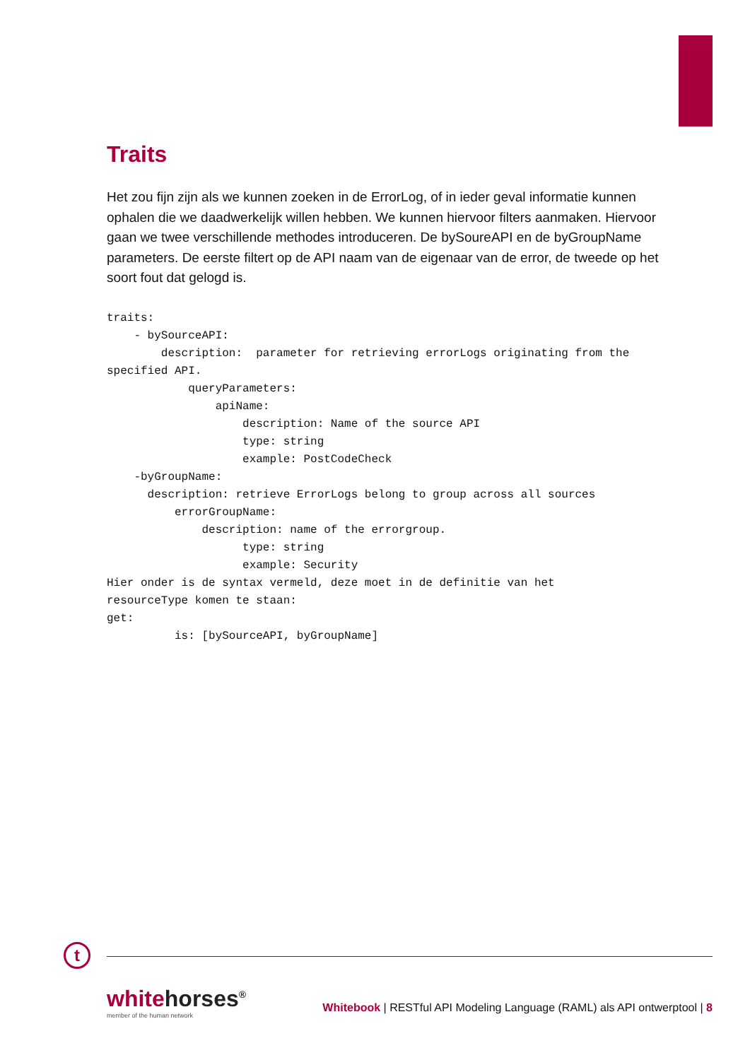Traits
Het zou fijn zijn als we kunnen zoeken in de ErrorLog, of in ieder geval informatie kunnen ophalen die we daadwerkelijk willen hebben. We kunnen hiervoor filters aanmaken. Hiervoor gaan we twee verschillende methodes introduceren. De bySoureAPI en de byGroupName parameters. De eerste filtert op de API naam van de eigenaar van de error, de tweede op het soort fout dat gelogd is.
traits:
    - bySourceAPI:
        description:  parameter for retrieving errorLogs originating from the
specified API.
            queryParameters:
                apiName:
                    description: Name of the source API
                    type: string
                    example: PostCodeCheck
    -byGroupName:
      description: retrieve ErrorLogs belong to group across all sources
          errorGroupName:
              description: name of the errorgroup.
                    type: string
                    example: Security
Hier onder is de syntax vermeld, deze moet in de definitie van het
resourceType komen te staan:
get:
          is: [bySourceAPI, byGroupName]
t
whitehorses<sup>®</sup>
member of the human network
Whitebook | RESTful API Modeling Language (RAML) als API ontwerptool | 8